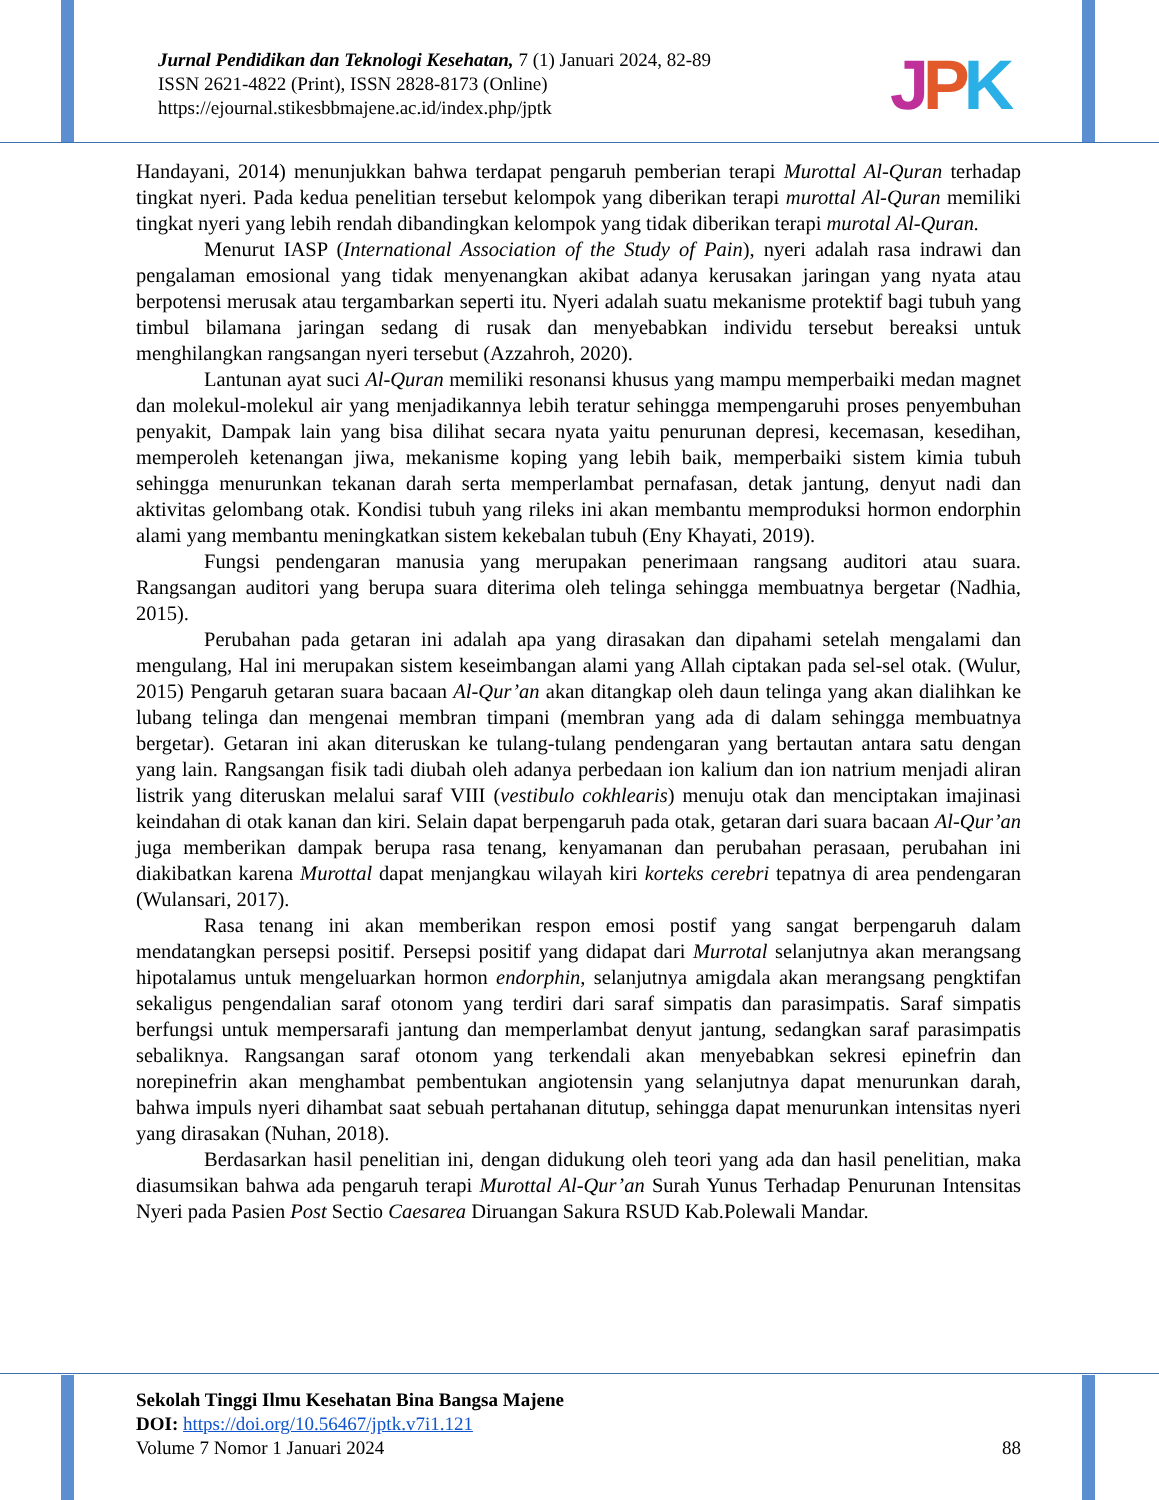Jurnal Pendidikan dan Teknologi Kesehatan, 7 (1) Januari 2024, 82-89
ISSN 2621-4822 (Print), ISSN 2828-8173 (Online)
https://ejournal.stikesbbmajene.ac.id/index.php/jptk
JPK
Handayani, 2014) menunjukkan bahwa terdapat pengaruh pemberian terapi Murottal Al-Quran terhadap tingkat nyeri. Pada kedua penelitian tersebut kelompok yang diberikan terapi murottal Al-Quran memiliki tingkat nyeri yang lebih rendah dibandingkan kelompok yang tidak diberikan terapi murotal Al-Quran.
Menurut IASP (International Association of the Study of Pain), nyeri adalah rasa indrawi dan pengalaman emosional yang tidak menyenangkan akibat adanya kerusakan jaringan yang nyata atau berpotensi merusak atau tergambarkan seperti itu. Nyeri adalah suatu mekanisme protektif bagi tubuh yang timbul bilamana jaringan sedang di rusak dan menyebabkan individu tersebut bereaksi untuk menghilangkan rangsangan nyeri tersebut (Azzahroh, 2020).
Lantunan ayat suci Al-Quran memiliki resonansi khusus yang mampu memperbaiki medan magnet dan molekul-molekul air yang menjadikannya lebih teratur sehingga mempengaruhi proses penyembuhan penyakit, Dampak lain yang bisa dilihat secara nyata yaitu penurunan depresi, kecemasan, kesedihan, memperoleh ketenangan jiwa, mekanisme koping yang lebih baik, memperbaiki sistem kimia tubuh sehingga menurunkan tekanan darah serta memperlambat pernafasan, detak jantung, denyut nadi dan aktivitas gelombang otak. Kondisi tubuh yang rileks ini akan membantu memproduksi hormon endorphin alami yang membantu meningkatkan sistem kekebalan tubuh (Eny Khayati, 2019).
Fungsi pendengaran manusia yang merupakan penerimaan rangsang auditori atau suara. Rangsangan auditori yang berupa suara diterima oleh telinga sehingga membuatnya bergetar (Nadhia, 2015).
Perubahan pada getaran ini adalah apa yang dirasakan dan dipahami setelah mengalami dan mengulang, Hal ini merupakan sistem keseimbangan alami yang Allah ciptakan pada sel-sel otak. (Wulur, 2015) Pengaruh getaran suara bacaan Al-Qur’an akan ditangkap oleh daun telinga yang akan dialihkan ke lubang telinga dan mengenai membran timpani (membran yang ada di dalam sehingga membuatnya bergetar). Getaran ini akan diteruskan ke tulang-tulang pendengaran yang bertautan antara satu dengan yang lain. Rangsangan fisik tadi diubah oleh adanya perbedaan ion kalium dan ion natrium menjadi aliran listrik yang diteruskan melalui saraf VIII (vestibulo cokhlearis) menuju otak dan menciptakan imajinasi keindahan di otak kanan dan kiri. Selain dapat berpengaruh pada otak, getaran dari suara bacaan Al-Qur’an juga memberikan dampak berupa rasa tenang, kenyamanan dan perubahan perasaan, perubahan ini diakibatkan karena Murottal dapat menjangkau wilayah kiri korteks cerebri tepatnya di area pendengaran (Wulansari, 2017).
Rasa tenang ini akan memberikan respon emosi postif yang sangat berpengaruh dalam mendatangkan persepsi positif. Persepsi positif yang didapat dari Murrotal selanjutnya akan merangsang hipotalamus untuk mengeluarkan hormon endorphin, selanjutnya amigdala akan merangsang pengktifan sekaligus pengendalian saraf otonom yang terdiri dari saraf simpatis dan parasimpatis. Saraf simpatis berfungsi untuk mempersarafi jantung dan memperlambat denyut jantung, sedangkan saraf parasimpatis sebaliknya. Rangsangan saraf otonom yang terkendali akan menyebabkan sekresi epinefrin dan norepinefrin akan menghambat pembentukan angiotensin yang selanjutnya dapat menurunkan darah, bahwa impuls nyeri dihambat saat sebuah pertahanan ditutup, sehingga dapat menurunkan intensitas nyeri yang dirasakan (Nuhan, 2018).
Berdasarkan hasil penelitian ini, dengan didukung oleh teori yang ada dan hasil penelitian, maka diasumsikan bahwa ada pengaruh terapi Murottal Al-Qur’an Surah Yunus Terhadap Penurunan Intensitas Nyeri pada Pasien Post Sectio Caesarea Diruangan Sakura RSUD Kab.Polewali Mandar.
Sekolah Tinggi Ilmu Kesehatan Bina Bangsa Majene
DOI: https://doi.org/10.56467/jptk.v7i1.121
Volume 7 Nomor 1 Januari 2024 88